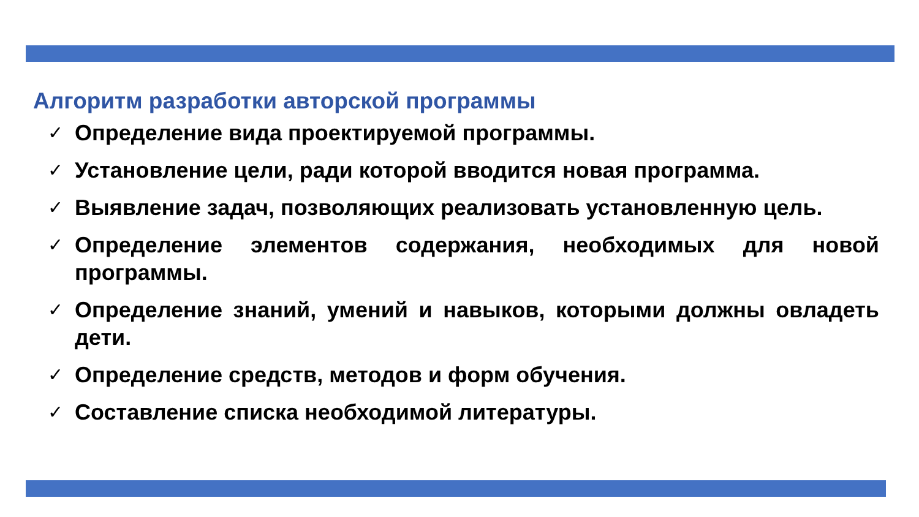Алгоритм разработки авторской программы
✓ Определение вида проектируемой программы.
✓ Установление цели, ради которой вводится новая программа.
✓ Выявление задач, позволяющих реализовать установленную цель.
✓ Определение элементов содержания, необходимых для новой программы.
✓ Определение знаний, умений и навыков, которыми должны овладеть дети.
✓ Определение средств, методов и форм обучения.
✓ Составление списка необходимой литературы.